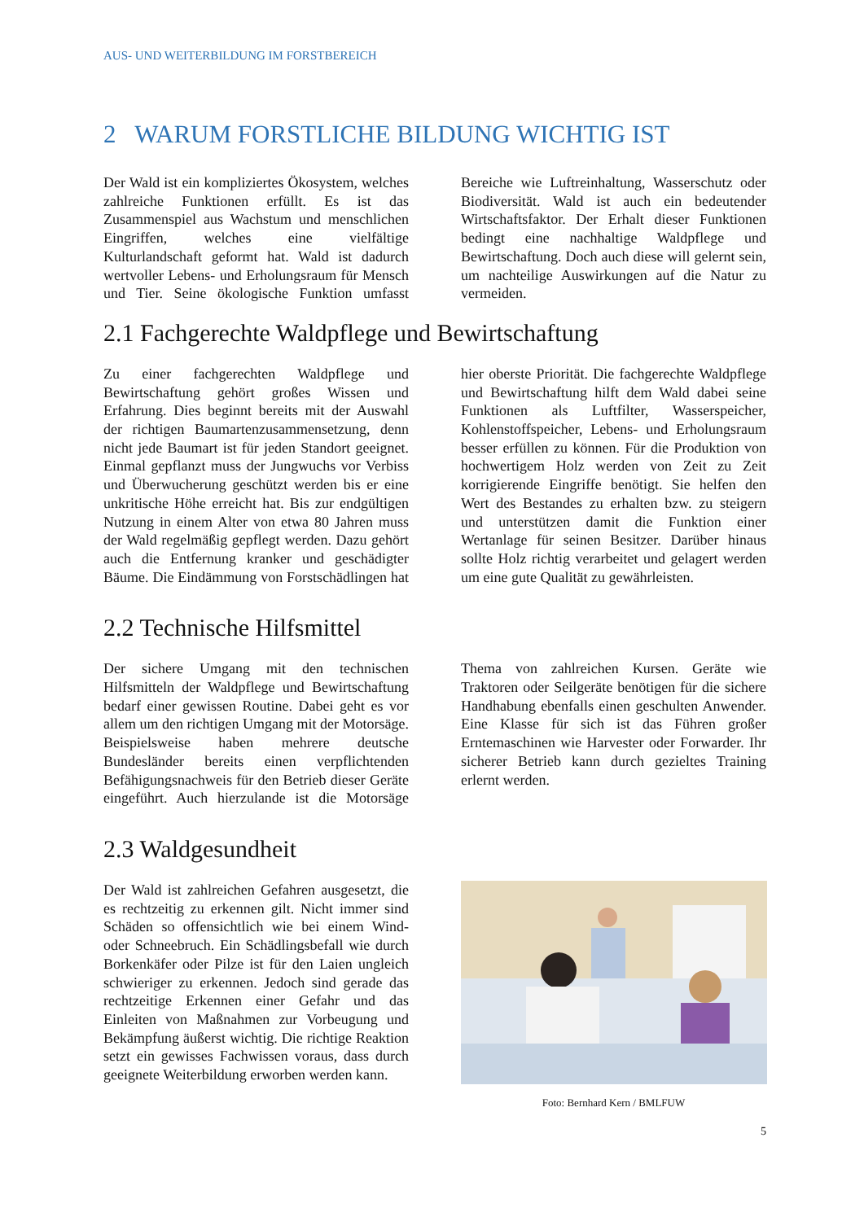AUS- UND WEITERBILDUNG IM FORSTBEREICH
2 WARUM FORSTLICHE BILDUNG WICHTIG IST
Der Wald ist ein kompliziertes Ökosystem, welches zahlreiche Funktionen erfüllt. Es ist das Zusammenspiel aus Wachstum und menschlichen Eingriffen, welches eine vielfältige Kulturlandschaft geformt hat. Wald ist dadurch wertvoller Lebens- und Erholungsraum für Mensch und Tier. Seine ökologische Funktion umfasst Bereiche wie Luftreinhaltung, Wasserschutz oder Biodiversität. Wald ist auch ein bedeutender Wirtschaftsfaktor. Der Erhalt dieser Funktionen bedingt eine nachhaltige Waldpflege und Bewirtschaftung. Doch auch diese will gelernt sein, um nachteilige Auswirkungen auf die Natur zu vermeiden.
2.1 Fachgerechte Waldpflege und Bewirtschaftung
Zu einer fachgerechten Waldpflege und Bewirtschaftung gehört großes Wissen und Erfahrung. Dies beginnt bereits mit der Auswahl der richtigen Baumartenzusammensetzung, denn nicht jede Baumart ist für jeden Standort geeignet. Einmal gepflanzt muss der Jungwuchs vor Verbiss und Überwucherung geschützt werden bis er eine unkritische Höhe erreicht hat. Bis zur endgültigen Nutzung in einem Alter von etwa 80 Jahren muss der Wald regelmäßig gepflegt werden. Dazu gehört auch die Entfernung kranker und geschädigter Bäume. Die Eindämmung von Forstschädlingen hat hier oberste Priorität. Die fachgerechte Waldpflege und Bewirtschaftung hilft dem Wald dabei seine Funktionen als Luftfilter, Wasserspeicher, Kohlenstoffspeicher, Lebens- und Erholungsraum besser erfüllen zu können. Für die Produktion von hochwertigem Holz werden von Zeit zu Zeit korrigierende Eingriffe benötigt. Sie helfen den Wert des Bestandes zu erhalten bzw. zu steigern und unterstützen damit die Funktion einer Wertanlage für seinen Besitzer. Darüber hinaus sollte Holz richtig verarbeitet und gelagert werden um eine gute Qualität zu gewährleisten.
2.2 Technische Hilfsmittel
Der sichere Umgang mit den technischen Hilfsmitteln der Waldpflege und Bewirtschaftung bedarf einer gewissen Routine. Dabei geht es vor allem um den richtigen Umgang mit der Motorsäge. Beispielsweise haben mehrere deutsche Bundesländer bereits einen verpflichtenden Befähigungsnachweis für den Betrieb dieser Geräte eingeführt. Auch hierzulande ist die Motorsäge Thema von zahlreichen Kursen. Geräte wie Traktoren oder Seilgeräte benötigen für die sichere Handhabung ebenfalls einen geschulten Anwender. Eine Klasse für sich ist das Führen großer Erntemaschinen wie Harvester oder Forwarder. Ihr sicherer Betrieb kann durch gezieltes Training erlernt werden.
2.3 Waldgesundheit
Der Wald ist zahlreichen Gefahren ausgesetzt, die es rechtzeitig zu erkennen gilt. Nicht immer sind Schäden so offensichtlich wie bei einem Wind- oder Schneebruch. Ein Schädlingsbefall wie durch Borkenkäfer oder Pilze ist für den Laien ungleich schwieriger zu erkennen. Jedoch sind gerade das rechtzeitige Erkennen einer Gefahr und das Einleiten von Maßnahmen zur Vorbeugung und Bekämpfung äußerst wichtig. Die richtige Reaktion setzt ein gewisses Fachwissen voraus, dass durch geeignete Weiterbildung erworben werden kann.
Foto: Bernhard Kern / BMLFUW
5